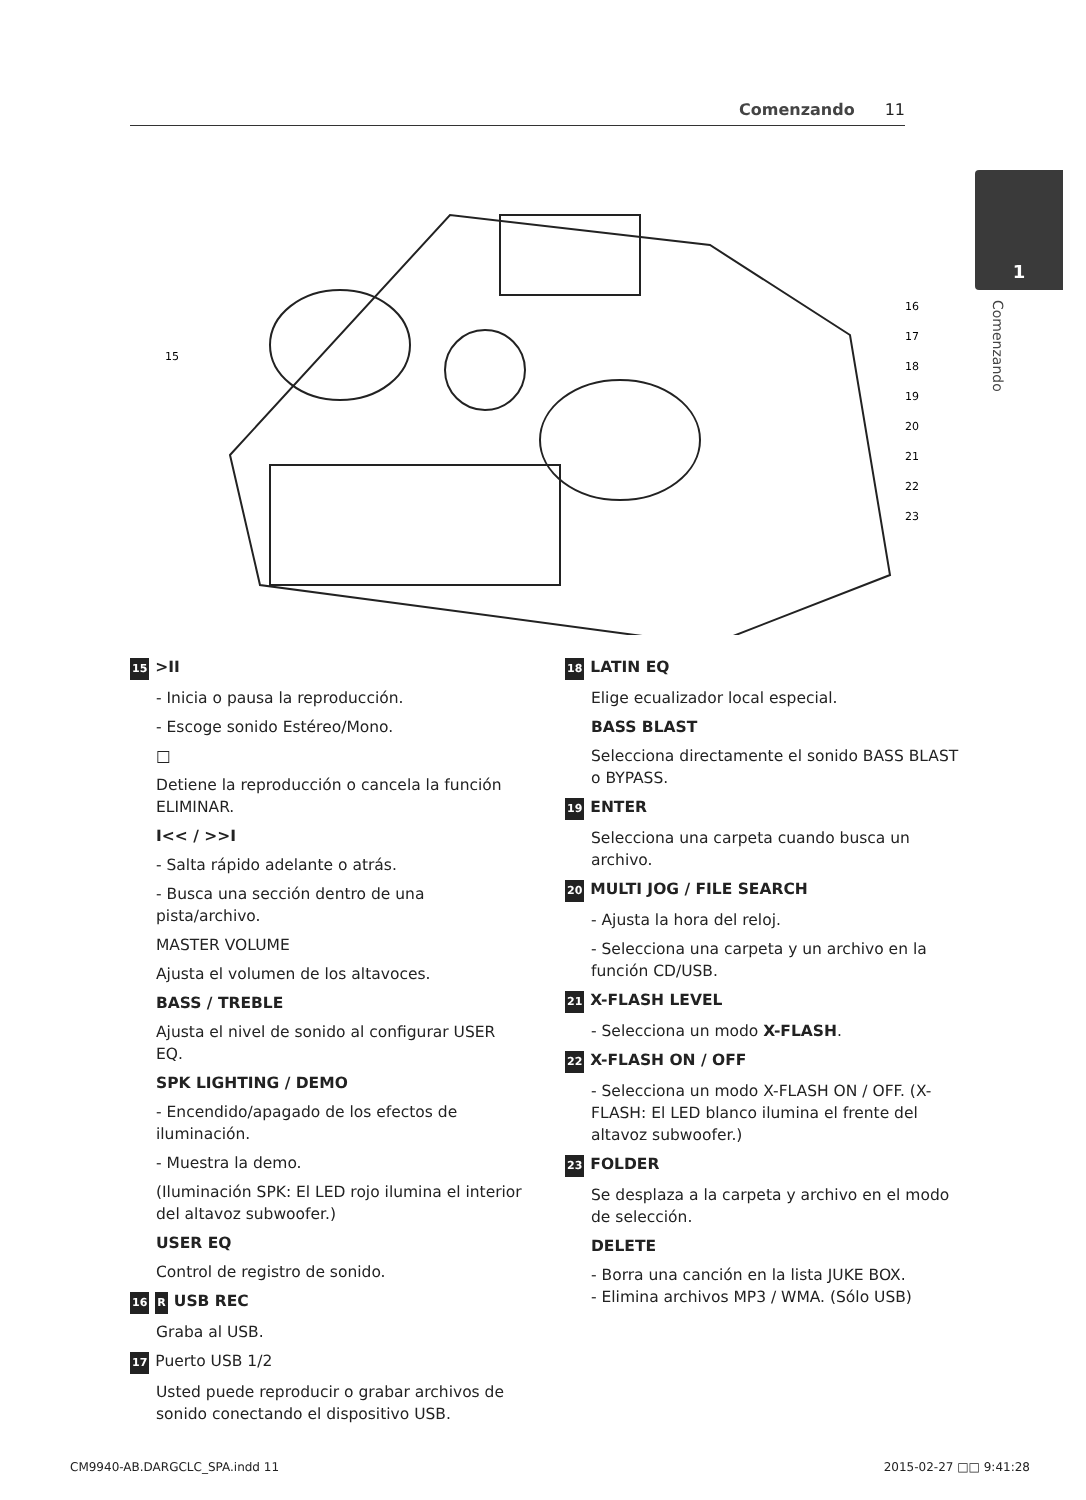Comenzando 11
1
Comenzando
15
16
17
18
19
20
21
22
23
15 >II
- Inicia o pausa la reproducción.
- Escoge sonido Estéreo/Mono.
□
Detiene la reproducción o cancela la función ELIMINAR.
I<< / >>I
- Salta rápido adelante o atrás.
- Busca una sección dentro de una pista/archivo.
MASTER VOLUME
Ajusta el volumen de los altavoces.
BASS / TREBLE
Ajusta el nivel de sonido al configurar USER EQ.
SPK LIGHTING / DEMO
- Encendido/apagado de los efectos de iluminación.
- Muestra la demo.
(Iluminación SPK: El LED rojo ilumina el interior del altavoz subwoofer.)
USER EQ
Control de registro de sonido.
16 R USB REC
Graba al USB.
17 Puerto USB 1/2
Usted puede reproducir o grabar archivos de sonido conectando el dispositivo USB.
18 LATIN EQ
Elige ecualizador local especial.
BASS BLAST
Selecciona directamente el sonido BASS BLAST o BYPASS.
19 ENTER
Selecciona una carpeta cuando busca un archivo.
20 MULTI JOG / FILE SEARCH
- Ajusta la hora del reloj.
- Selecciona una carpeta y un archivo en la función CD/USB.
21 X-FLASH LEVEL
- Selecciona un modo X-FLASH.
22 X-FLASH ON / OFF
- Selecciona un modo X-FLASH ON / OFF. (X-FLASH: El LED blanco ilumina el frente del altavoz subwoofer.)
23 FOLDER
Se desplaza a la carpeta y archivo en el modo de selección.
DELETE
- Borra una canción en la lista JUKE BOX.
- Elimina archivos MP3 / WMA. (Sólo USB)
CM9940-AB.DARGCLC_SPA.indd 11 2015-02-27 □□ 9:41:28